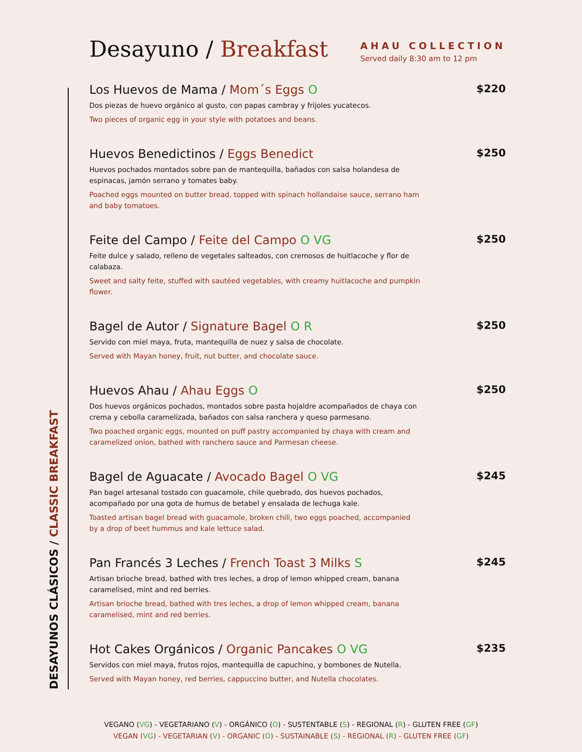Desayuno / Breakfast
AHAU COLLECTION
Served daily 8:30 am to 12 pm
DESAYUNOS CLÁSICOS / CLASSIC BREAKFAST
Los Huevos de Mama / Mom´s Eggs O
$220
Dos piezas de huevo orgánico al gusto, con papas cambray y frijoles yucatecos.
Two pieces of organic egg in your style with potatoes and beans.
Huevos Benedictinos / Eggs Benedict
$250
Huevos pochados montados sobre pan de mantequilla, bañados con salsa holandesa de espinacas, jamón serrano y tomates baby.
Poached eggs mounted on butter bread, topped with spinach hollandaise sauce, serrano ham and baby tomatoes.
Feite del Campo / Feite del Campo O VG
$250
Feite dulce y salado, relleno de vegetales salteados, con cremosos de huitlacoche y flor de calabaza.
Sweet and salty feite, stuffed with sautéed vegetables, with creamy huitlacoche and pumpkin flower.
Bagel de Autor / Signature Bagel O R
$250
Servido con miel maya, fruta, mantequilla de nuez y salsa de chocolate.
Served with Mayan honey, fruit, nut butter, and chocolate sauce.
Huevos Ahau / Ahau Eggs O
$250
Dos huevos orgánicos pochados, montados sobre pasta hojaldre acompañados de chaya con crema y cebolla caramelizada, bañados con salsa ranchera y queso parmesano.
Two poached organic eggs, mounted on puff pastry accompanied by chaya with cream and caramelized onion, bathed with ranchero sauce and Parmesan cheese.
Bagel de Aguacate / Avocado Bagel O VG
$245
Pan bagel artesanal tostado con guacamole, chile quebrado, dos huevos pochados, acompañado por una gota de humus de betabel y ensalada de lechuga kale.
Toasted artisan bagel bread with guacamole, broken chili, two eggs poached, accompanied by a drop of beet hummus and kale lettuce salad.
Pan Francés 3 Leches / French Toast 3 Milks S
$245
Artisan brioche bread, bathed with tres leches, a drop of lemon whipped cream, banana caramelised, mint and red berries.
Artisan brioche bread, bathed with tres leches, a drop of lemon whipped cream, banana caramelised, mint and red berries.
Hot Cakes Orgánicos / Organic Pancakes O VG
$235
Servidos con miel maya, frutos rojos, mantequilla de capuchino, y bombones de Nutella.
Served with Mayan honey, red berries, cappuccino butter, and Nutella chocolates.
VEGANO (VG) - VEGETARIANO (V) - ORGÁNICO (O) - SUSTENTABLE (S) - REGIONAL (R) - GLUTEN FREE (GF)
VEGAN (VG) - VEGETARIAN (V) - ORGANIC (O) - SUSTAINABLE (S) - REGIONAL (R) - GLUTEN FREE (GF)